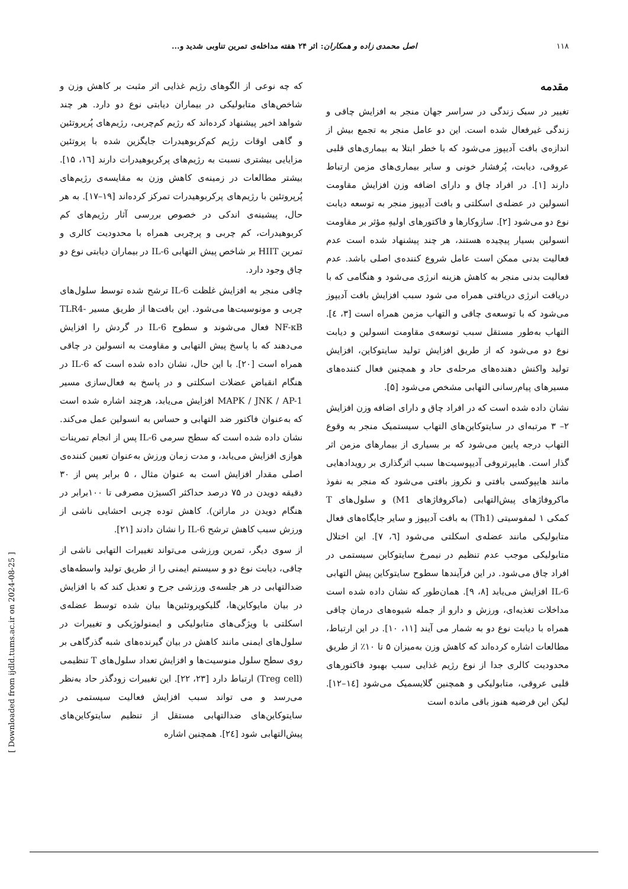۱۱۸ اصل محمدی زاده و همکاران: اثر ۲۴ هفته مداخله‌ی تمرین تناوبی شدید و...
مقدمه
تغییر در سبک زندگی در سراسر جهان منجر به افزایش چاقی و زندگی غیرفعال شده است. این دو عامل منجر به تجمع بیش از اندازه‌ی بافت آدیپوز می‌شود که با خطر ابتلا به بیماری‌های قلبی عروقی، دیابت، پُرفشار خونی و سایر بیماری‌های مزمن ارتباط دارند [۱]. در افراد چاق و دارای اضافه وزن افزایش مقاومت انسولین در عضله‌ی اسکلتی و بافت آدیپوز منجر به توسعه دیابت نوع دو می‌شود [۲]. سازوکارها و فاکتورهای اولیهِ مؤثر بر مقاومت انسولین بسیار پیچیده هستند، هر چند پیشنهاد شده است عدم فعالیت بدنی ممکن است عامل شروع کننده‌ی اصلی باشد. عدم فعالیت بدنی منجر به کاهش هزینه انرژی می‌شود و هنگامی که با دریافت انرژی دریافتی همراه می شود سبب افزایش بافت آدیپوز می‌شود که با توسعه‌ی چاقی و التهاب مزمن همراه است [۳، ٤]. التهاب به‌طور مستقل سبب توسعه‌ی مقاومت انسولین و دیابت نوع دو می‌شود که از طریق افزایش تولید سایتوکاین، افزایش تولید واکنش دهنده‌های مرحله‌ی حاد و همچنین فعال کننده‌های مسیرهای پیام‌رسانی التهابی مشخص می‌شود [۵].
نشان داده شده است که در افراد چاق و دارای اضافه وزن افزایش ۲– ۳ مرتبه‌ای در سایتوکاین‌های التهاب سیستمیک منجر به وقوع التهاب درجه پایین می‌شود که بر بسیاری از بیمارهای مزمن اثر گذار است. هایپرتروفی آدیپوسیت‌ها سبب اثرگذاری بر رویدادهایی مانند هایپوکسی بافتی و نکروز بافتی می‌شود که منجر به نفوذ ماکروفاژهای پیش‌التهابی (ماکروفاژهای M1) و سلول‌های T کمکی ۱ لمفوسیتی (Th1) به بافت آدیپوز و سایر جایگاه‌های فعال متابولیکی مانند عضله‌ی اسکلتی می‌شود [٦، ۷]. این اختلال متابولیکی موجب عدم تنظیم در نیمرخ سایتوکاین سیستمی در افراد چاق می‌شود. در این فرآیندها سطوح سایتوکاین پیش التهابی IL-6 افزایش می‌یابد [۸، ۹]. همان‌طور که نشان داده شده است مداخلات تغذیه‌ای، ورزش و دارو از جمله شیوه‌های درمان چاقی همراه با دیابت نوع دو به شمار می آیند [۱۱، ۱۰]. در این ارتباط، مطالعات اشاره کرده‌اند که کاهش وزن به‌میزان ۵ تا ۱۰٪ از طریق محدودیت کالری جدا از نوع رژیم غذایی سبب بهبود فاکتورهای قلبی عروقی، متابولیکی و همچنین گلایسمیک می‌شود [۱٤–۱۲]. لیکن این فرضیه هنوز باقی مانده است
که چه نوعی از الگوهای رژیم غذایی اثر مثبت بر کاهش وزن و شاخص‌های متابولیکی در بیماران دیابتی نوع دو دارد. هر چند شواهد اخیر پیشنهاد کرده‌اند که رژیم کم‌چربی، رژیم‌های پُرپروتئین و گاهی اوقات رژیم کم‌کربوهیدرات جایگزین شده با پروتئین مزایایی بیشتری نسبت به رژیم‌های پرکربوهیدرات دارند [۱٦، ۱۵]. بیشتر مطالعات در زمینه‌ی کاهش وزن به مقایسه‌ی رژیم‌های پُرپروتئین با رژیم‌های پرکربوهیدرات تمرکز کرده‌اند [۱۹–۱۷]. به هر حال، پیشینه‌ی اندکی در خصوص بررسی آثار رژیم‌های کم کربوهیدرات، کم چربی و پرچربی همراه با محدودیت کالری و تمرین HIIT بر شاخص پیش التهابی IL-6 در بیماران دیابتی نوع دو چاق وجود دارد.
چاقی منجر به افزایش غلظت IL-6 ترشح شده توسط سلول‌های چربی و مونوسیت‌ها می‌شود. این بافت‌ها از طریق مسیر TLR4-NF-κB فعال می‌شوند و سطوح IL-6 در گردش را افزایش می‌دهند که با پاسخ پیش التهابی و مقاومت به انسولین در چاقی همراه است [۲۰]. با این حال، نشان داده شده است که IL-6 در هنگام انقباض عضلات اسکلتی و در پاسخ به فعال‌سازی مسیر MAPK / JNK / AP-1 افزایش می‌یابد، هرچند اشاره شده است که به‌عنوان فاکتور ضد التهابی و حساس به انسولین عمل می‌کند. نشان داده شده است که سطح سرمی IL-6 پس از انجام تمرینات هوازی افزایش می‌یابد، و مدت زمان ورزش به‌عنوان تعیین کننده‌ی اصلی مقدار افزایش است به عنوان مثال ، ۵ برابر پس از ۳۰ دقیقه دویدن در ۷۵ درصد حداکثر اکسیژن مصرفی تا ۱۰۰برابر در هنگام دویدن در ماراتن). کاهش توده چربی احشایی ناشی از ورزش سبب کاهش ترشح IL-6 را نشان دادند [۲۱].
از سوی دیگر، تمرین ورزشی می‌تواند تغییرات التهابی ناشی از چاقی، دیابت نوع دو و سیستم ایمنی را از طریق تولید واسطه‌های ضدالتهابی در هر جلسه‌ی ورزشی جرح و تعدیل کند که با افزایش در بیان مایوکاین‌ها، گلیکوپروتئین‌ها بیان شده توسط عضله‌ی اسکلتی با ویژگی‌های متابولیکی و ایمنولوژیکی و تغییرات در سلول‌های ایمنی مانند کاهش در بیان گیرنده‌های شبه گذرگاهی بر روی سطح سلول منوسیت‌ها و افزایش تعداد سلول‌های T تنظیمی (Treg cell) ارتباط دارد [۲۳، ۲۲]. این تغییرات زودگذر حاد به‌نظر می‌رسد و می تواند سبب افزایش فعالیت سیستمی در سایتوکاین‌های ضدالتهابی مستقل از تنظیم سایتوکاین‌های پیش‌التهابی شود [۲٤]. همچنین اشاره
[ Downloaded from ijdld.tums.ac.ir on 2024-08-25 ]